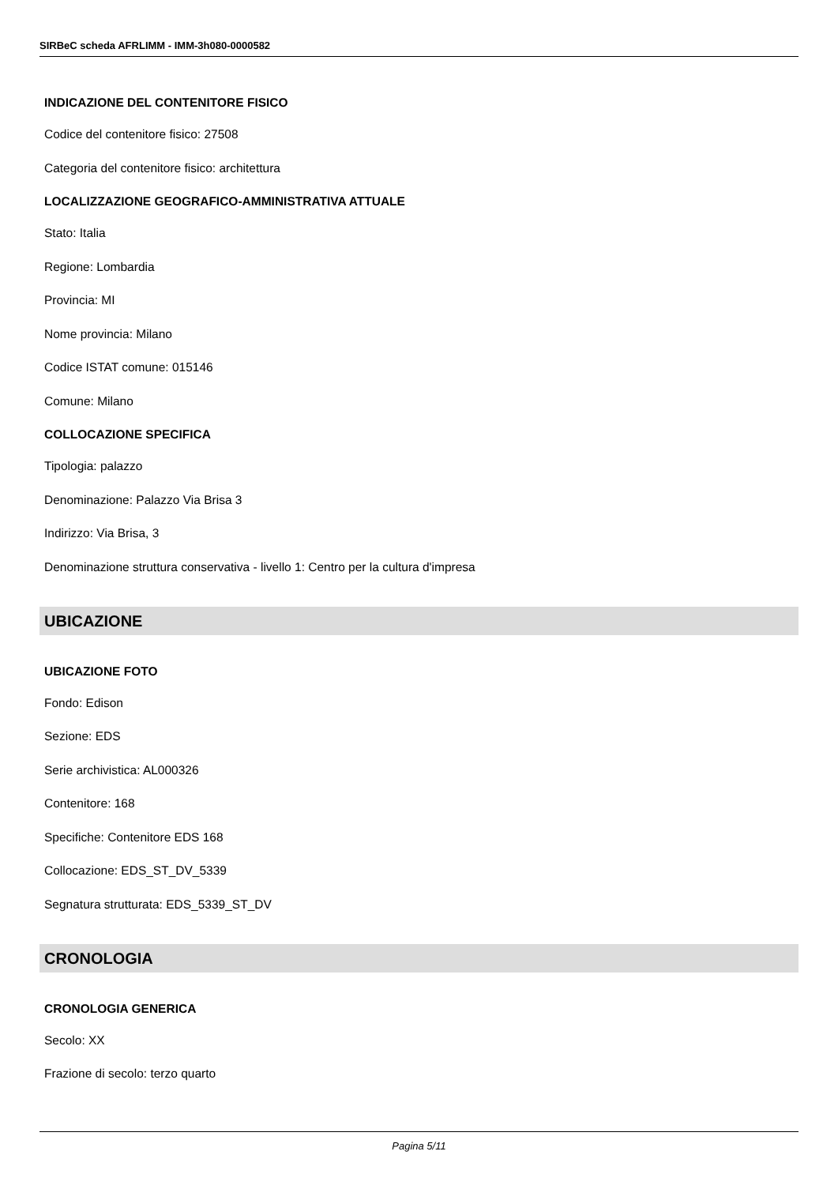SIRBeC scheda AFRLIMM - IMM-3h080-0000582
INDICAZIONE DEL CONTENITORE FISICO
Codice del contenitore fisico: 27508
Categoria del contenitore fisico: architettura
LOCALIZZAZIONE GEOGRAFICO-AMMINISTRATIVA ATTUALE
Stato: Italia
Regione: Lombardia
Provincia: MI
Nome provincia: Milano
Codice ISTAT comune: 015146
Comune: Milano
COLLOCAZIONE SPECIFICA
Tipologia: palazzo
Denominazione: Palazzo Via Brisa 3
Indirizzo: Via Brisa, 3
Denominazione struttura conservativa - livello 1: Centro per la cultura d'impresa
UBICAZIONE
UBICAZIONE FOTO
Fondo: Edison
Sezione: EDS
Serie archivistica: AL000326
Contenitore: 168
Specifiche: Contenitore EDS 168
Collocazione: EDS_ST_DV_5339
Segnatura strutturata: EDS_5339_ST_DV
CRONOLOGIA
CRONOLOGIA GENERICA
Secolo: XX
Frazione di secolo: terzo quarto
Pagina 5/11